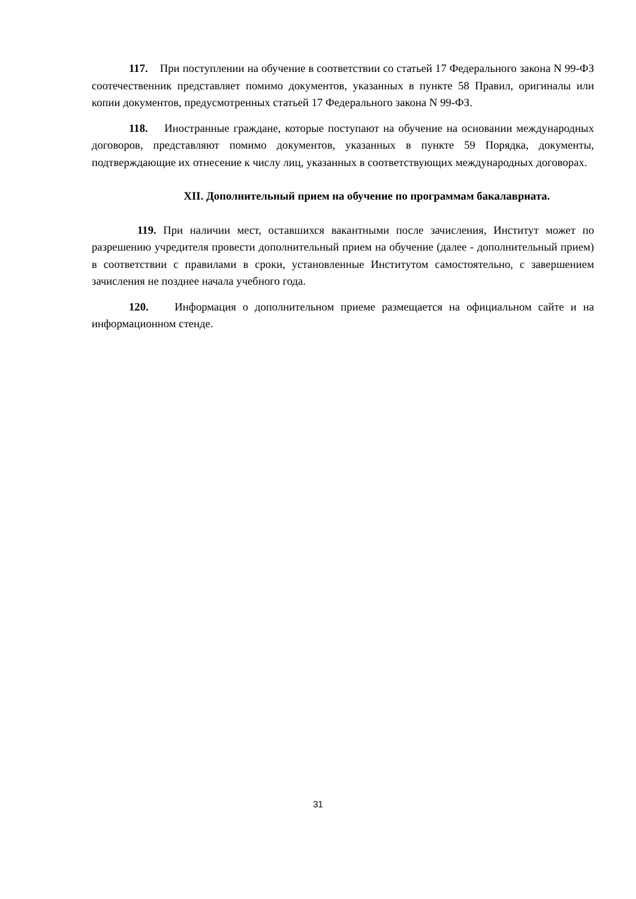117. При поступлении на обучение в соответствии со статьей 17 Федерального закона N 99-ФЗ соотечественник представляет помимо документов, указанных в пункте 58 Правил, оригиналы или копии документов, предусмотренных статьей 17 Федерального закона N 99-ФЗ.
118. Иностранные граждане, которые поступают на обучение на основании международных договоров, представляют помимо документов, указанных в пункте 59 Порядка, документы, подтверждающие их отнесение к числу лиц, указанных в соответствующих международных договорах.
XII. Дополнительный прием на обучение по программам бакалавриата.
119. При наличии мест, оставшихся вакантными после зачисления, Институт может по разрешению учредителя провести дополнительный прием на обучение (далее - дополнительный прием) в соответствии с правилами в сроки, установленные Институтом самостоятельно, с завершением зачисления не позднее начала учебного года.
120. Информация о дополнительном приеме размещается на официальном сайте и на информационном стенде.
31